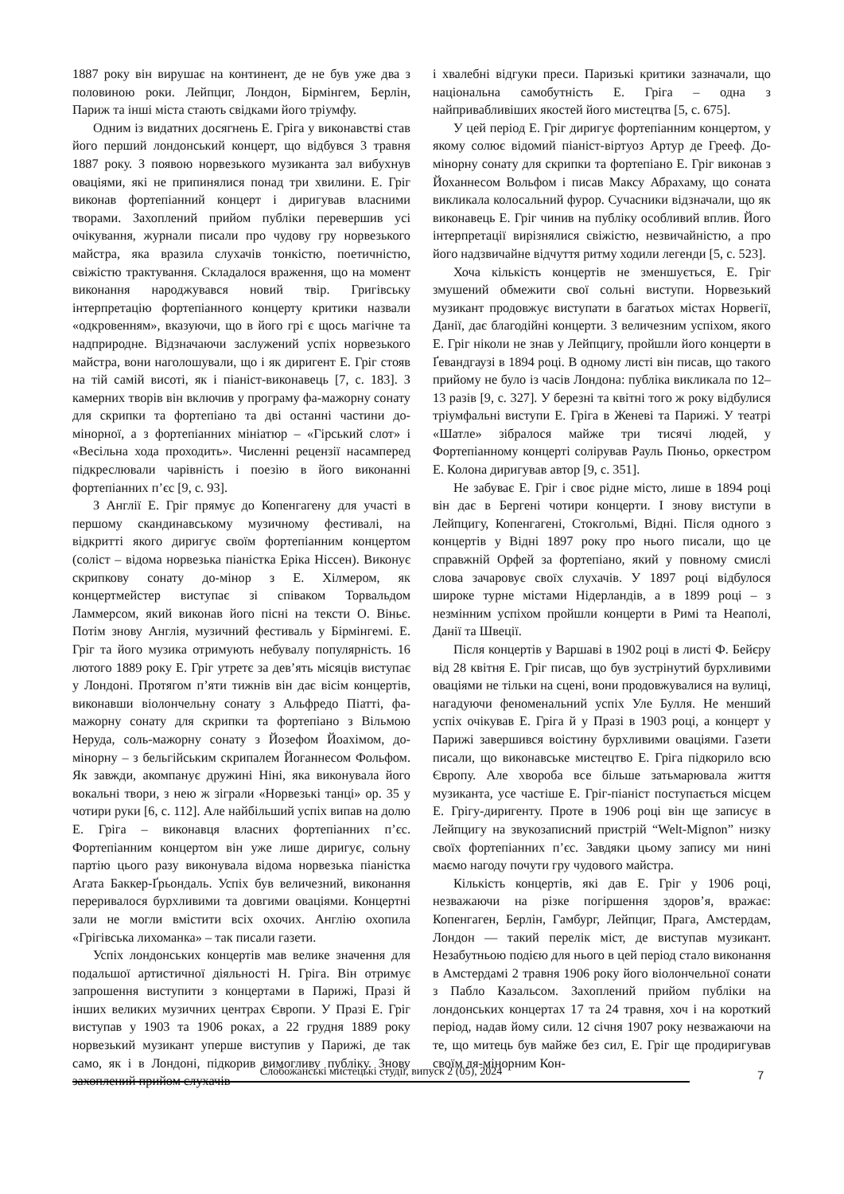1887 року він вирушає на континент, де не був уже два з половиною роки. Лейпциг, Лондон, Бірмінгем, Берлін, Париж та інші міста стають свідками його тріумфу.
Одним із видатних досягнень Е. Гріга у виконавстві став його перший лондонський концерт, що відбувся 3 травня 1887 року. З появою норвезького музиканта зал вибухнув оваціями, які не припинялися понад три хвилини. Е. Гріг виконав фортепіанний концерт і диригував власними творами. Захоплений прийом публіки перевершив усі очікування, журнали писали про чудову гру норвезького майстра, яка вразила слухачів тонкістю, поетичністю, свіжістю трактування. Складалося враження, що на момент виконання народжувався новий твір. Григівську інтерпретацію фортепіанного концерту критики назвали «одкровенням», вказуючи, що в його грі є щось магічне та надприродне. Відзначаючи заслужений успіх норвезького майстра, вони наголошували, що і як диригент Е. Гріг стояв на тій самій висоті, як і піаніст-виконавець [7, с. 183]. З камерних творів він включив у програму фа-мажорну сонату для скрипки та фортепіано та дві останні частини до-мінорної, а з фортепіанних мініатюр – «Гірський слот» і «Весільна хода проходить». Численні рецензії насамперед підкреслювали чарівність і поезію в його виконанні фортепіанних п’єс [9, с. 93].
З Англії Е. Гріг прямує до Копенгагену для участі в першому скандинавському музичному фестивалі, на відкритті якого диригує своїм фортепіанним концертом (соліст – відома норвезька піаністка Еріка Ніссен). Виконує скрипкову сонату до-мінор з Е. Хілмером, як концертмейстер виступає зі співаком Торвальдом Ламмерсом, який виконав його пісні на тексти О. Віньє. Потім знову Англія, музичний фестиваль у Бірмінгемі. Е. Гріг та його музика отримують небувалу популярність. 16 лютого 1889 року Е. Гріг утретє за дев’ять місяців виступає у Лондоні. Протягом п’яти тижнів він дає вісім концертів, виконавши віолончельну сонату з Альфредо Піатті, фа-мажорну сонату для скрипки та фортепіано з Вільмою Неруда, соль-мажорну сонату з Йозефом Йоахімом, до-мінорну – з бельгійським скрипалем Йоганнесом Фольфом. Як завжди, акомпанує дружині Ніні, яка виконувала його вокальні твори, з нею ж зіграли «Норвезькі танці» op. 35 у чотири руки [6, с. 112]. Але найбільший успіх випав на долю Е. Гріга – виконавця власних фортепіанних п’єс. Фортепіанним концертом він уже лише диригує, сольну партію цього разу виконувала відома норвезька піаністка Агата Баккер-Ґрьондаль. Успіх був величезний, виконання переривалося бурхливими та довгими оваціями. Концертні зали не могли вмістити всіх охочих. Англію охопила «Грігівська лихоманка» – так писали газети.
Успіх лондонських концертів мав велике значення для подальшої артистичної діяльності Н. Гріга. Він отримує запрошення виступити з концертами в Парижі, Празі й інших великих музичних центрах Європи. У Празі Е. Гріг виступав у 1903 та 1906 роках, а 22 грудня 1889 року норвезький музикант уперше виступив у Парижі, де так само, як і в Лондоні, підкорив вимогливу публіку. Знову захоплений прийом слухачів
і хвалебні відгуки преси. Паризькі критики зазначали, що національна самобутність Е. Гріга – одна з найпривабливіших якостей його мистецтва [5, с. 675].
У цей період Е. Гріг диригує фортепіанним концертом, у якому солює відомий піаніст-віртуоз Артур де Грееф. До-мінорну сонату для скрипки та фортепіано Е. Гріг виконав з Йоханнесом Вольфом і писав Максу Абрахаму, що соната викликала колосальний фурор. Сучасники відзначали, що як виконавець Е. Гріг чинив на публіку особливий вплив. Його інтерпретації вирізнялися свіжістю, незвичайністю, а про його надзвичайне відчуття ритму ходили легенди [5, с. 523].
Хоча кількість концертів не зменшується, Е. Гріг змушений обмежити свої сольні виступи. Норвезький музикант продовжує виступати в багатьох містах Норвегії, Данії, дає благодійні концерти. З величезним успіхом, якого Е. Гріг ніколи не знав у Лейпцигу, пройшли його концерти в Ґевандгаузі в 1894 році. В одному листі він писав, що такого прийому не було із часів Лондона: публіка викликала по 12–13 разів [9, с. 327]. У березні та квітні того ж року відбулися тріумфальні виступи Е. Гріга в Женеві та Парижі. У театрі «Шатле» зібралося майже три тисячі людей, у Фортепіанному концерті солірував Рауль Пюньо, оркестром Е. Колона диригував автор [9, с. 351].
Не забуває Е. Гріг і своє рідне місто, лише в 1894 році він дає в Бергені чотири концерти. І знову виступи в Лейпцигу, Копенгагені, Стокгольмі, Відні. Після одного з концертів у Відні 1897 року про нього писали, що це справжній Орфей за фортепіано, який у повному смислі слова зачаровує своїх слухачів. У 1897 році відбулося широке турне містами Нідерландів, а в 1899 році – з незмінним успіхом пройшли концерти в Римі та Неаполі, Данії та Швеції.
Після концертів у Варшаві в 1902 році в листі Ф. Бейєру від 28 квітня Е. Гріг писав, що був зустрінутий бурхливими оваціями не тільки на сцені, вони продовжувалися на вулиці, нагадуючи феноменальний успіх Уле Булля. Не менший успіх очікував Е. Гріга й у Празі в 1903 році, а концерт у Парижі завершився воістину бурхливими оваціями. Газети писали, що виконавське мистецтво Е. Гріга підкорило всю Європу. Але хвороба все більше затьмарювала життя музиканта, усе частіше Е. Гріг-піаніст поступається місцем Е. Грігу-диригенту. Проте в 1906 році він ще записує в Лейпцигу на звукозаписний пристрій “Welt-Mignon” низку своїх фортепіанних п’єс. Завдяки цьому запису ми нині маємо нагоду почути гру чудового майстра.
Кількість концертів, які дав Е. Гріг у 1906 році, незважаючи на різке погіршення здоров’я, вражає: Копенгаген, Берлін, Гамбург, Лейпциг, Прага, Амстердам, Лондон — такий перелік міст, де виступав музикант. Незабутньою подією для нього в цей період стало виконання в Амстердамі 2 травня 1906 року його віолончельної сонати з Пабло Казальсом. Захоплений прийом публіки на лондонських концертах 17 та 24 травня, хоч і на короткий період, надав йому сили. 12 січня 1907 року незважаючи на те, що митець був майже без сил, Е. Гріг ще продиригував своїм ля-мінорним Кон-
Слобожанські мистецькі студії, випуск 2 (05), 2024 7